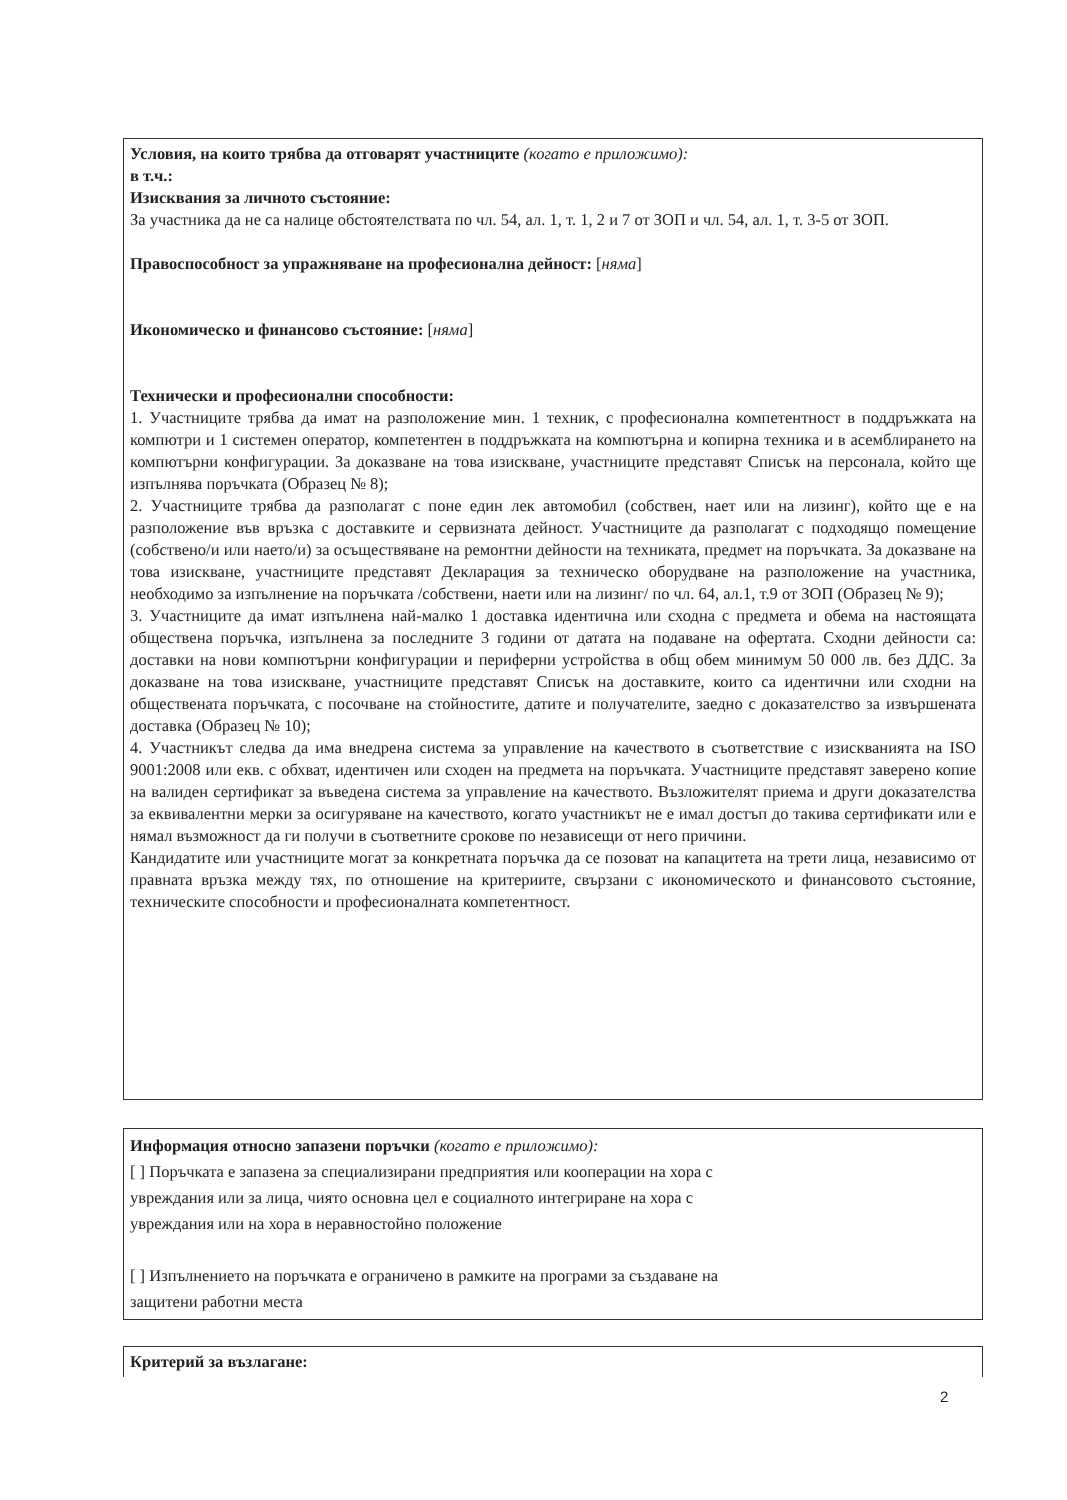Условия, на които трябва да отговарят участниците (когато е приложимо):
в т.ч.:
Изисквания за личното състояние:
За участника да не са налице обстоятелствата по чл. 54, ал. 1, т. 1, 2 и 7 от ЗОП и чл. 54, ал. 1, т. 3-5 от ЗОП.
Правоспособност за упражняване на професионална дейност: [няма]
Икономическо и финансово състояние: [няма]
Технически и професионални способности:
1. Участниците трябва да имат на разположение мин. 1 техник, с професионална компетентност в поддръжката на компютри и 1 системен оператор, компетентен в поддръжката на компютърна и копирна техника и в асемблирането на компютърни конфигурации. За доказване на това изискване, участниците представят Списък на персонала, който ще изпълнява поръчката (Образец № 8);
2. Участниците трябва да разполагат с поне един лек автомобил (собствен, нает или на лизинг), който ще е на разположение във връзка с доставките и сервизната дейност. Участниците да разполагат с подходящо помещение (собствено/и или наето/и) за осъществяване на ремонтни дейности на техниката, предмет на поръчката. За доказване на това изискване, участниците представят Декларация за техническо оборудване на разположение на участника, необходимо за изпълнение на поръчката /собствени, наети или на лизинг/ по чл. 64, ал.1, т.9 от ЗОП (Образец № 9);
3. Участниците да имат изпълнена най-малко 1 доставка идентична или сходна с предмета и обема на настоящата обществена поръчка, изпълнена за последните 3 години от датата на подаване на офертата. Сходни дейности са: доставки на нови компютърни конфигурации и периферни устройства в общ обем минимум 50 000 лв. без ДДС. За доказване на това изискване, участниците представят Списък на доставките, които са идентични или сходни на обществената поръчката, с посочване на стойностите, датите и получателите, заедно с доказателство за извършената доставка (Образец № 10);
4. Участникът следва да има внедрена система за управление на качеството в съответствие с изискванията на ISO 9001:2008 или екв. с обхват, идентичен или сходен на предмета на поръчката. Участниците представят заверено копие на валиден сертификат за въведена система за управление на качеството. Възложителят приема и други доказателства за еквивалентни мерки за осигуряване на качеството, когато участникът не е имал достъп до такива сертификати или е нямал възможност да ги получи в съответните срокове по независещи от него причини.
Кандидатите или участниците могат за конкретната поръчка да се позоват на капацитета на трети лица, независимо от правната връзка между тях, по отношение на критериите, свързани с икономическото и финансовото състояние, техническите способности и професионалната компетентност.
Информация относно запазени поръчки (когато е приложимо):
[ ] Поръчката е запазена за специализирани предприятия или кооперации на хора с
увреждания или за лица, чиято основна цел е социалното интегриране на хора с
увреждания или на хора в неравностойно положение
[ ] Изпълнението на поръчката е ограничено в рамките на програми за създаване на
защитени работни места
Критерий за възлагане:
2